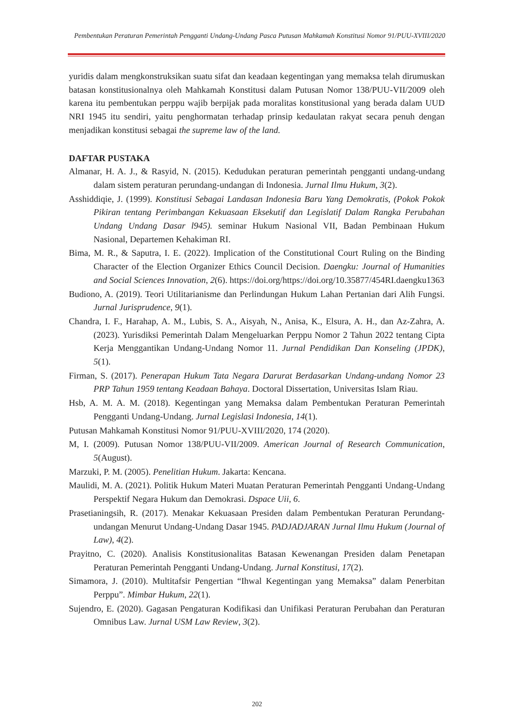Pembentukan Peraturan Pemerintah Pengganti Undang-Undang Pasca Putusan Mahkamah Konstitusi Nomor 91/PUU-XVIII/2020
yuridis dalam mengkonstruksikan suatu sifat dan keadaan kegentingan yang memaksa telah dirumuskan batasan konstitusionalnya oleh Mahkamah Konstitusi dalam Putusan Nomor 138/PUU-VII/2009 oleh karena itu pembentukan perppu wajib berpijak pada moralitas konstitusional yang berada dalam UUD NRI 1945 itu sendiri, yaitu penghormatan terhadap prinsip kedaulatan rakyat secara penuh dengan menjadikan konstitusi sebagai the supreme law of the land.
DAFTAR PUSTAKA
Almanar, H. A. J., & Rasyid, N. (2015). Kedudukan peraturan pemerintah pengganti undang-undang dalam sistem peraturan perundang-undangan di Indonesia. Jurnal Ilmu Hukum, 3(2).
Asshiddiqie, J. (1999). Konstitusi Sebagai Landasan Indonesia Baru Yang Demokratis, (Pokok Pokok Pikiran tentang Perimbangan Kekuasaan Eksekutif dan Legislatif Dalam Rangka Perubahan Undang Undang Dasar l945). seminar Hukum Nasional VII, Badan Pembinaan Hukum Nasional, Departemen Kehakiman RI.
Bima, M. R., & Saputra, I. E. (2022). Implication of the Constitutional Court Ruling on the Binding Character of the Election Organizer Ethics Council Decision. Daengku: Journal of Humanities and Social Sciences Innovation, 2(6). https://doi.org/https://doi.org/10.35877/454RI.daengku1363
Budiono, A. (2019). Teori Utilitarianisme dan Perlindungan Hukum Lahan Pertanian dari Alih Fungsi. Jurnal Jurisprudence, 9(1).
Chandra, I. F., Harahap, A. M., Lubis, S. A., Aisyah, N., Anisa, K., Elsura, A. H., dan Az-Zahra, A. (2023). Yurisdiksi Pemerintah Dalam Mengeluarkan Perppu Nomor 2 Tahun 2022 tentang Cipta Kerja Menggantikan Undang-Undang Nomor 11. Jurnal Pendidikan Dan Konseling (JPDK), 5(1).
Firman, S. (2017). Penerapan Hukum Tata Negara Darurat Berdasarkan Undang-undang Nomor 23 PRP Tahun 1959 tentang Keadaan Bahaya. Doctoral Dissertation, Universitas Islam Riau.
Hsb, A. M. A. M. (2018). Kegentingan yang Memaksa dalam Pembentukan Peraturan Pemerintah Pengganti Undang-Undang. Jurnal Legislasi Indonesia, 14(1).
Putusan Mahkamah Konstitusi Nomor 91/PUU-XVIII/2020, 174 (2020).
M, I. (2009). Putusan Nomor 138/PUU-VII/2009. American Journal of Research Communication, 5(August).
Marzuki, P. M. (2005). Penelitian Hukum. Jakarta: Kencana.
Maulidi, M. A. (2021). Politik Hukum Materi Muatan Peraturan Pemerintah Pengganti Undang-Undang Perspektif Negara Hukum dan Demokrasi. Dspace Uii, 6.
Prasetianingsih, R. (2017). Menakar Kekuasaan Presiden dalam Pembentukan Peraturan Perundang-undangan Menurut Undang-Undang Dasar 1945. PADJADJARAN Jurnal Ilmu Hukum (Journal of Law), 4(2).
Prayitno, C. (2020). Analisis Konstitusionalitas Batasan Kewenangan Presiden dalam Penetapan Peraturan Pemerintah Pengganti Undang-Undang. Jurnal Konstitusi, 17(2).
Simamora, J. (2010). Multitafsir Pengertian “Ihwal Kegentingan yang Memaksa” dalam Penerbitan Perppu”. Mimbar Hukum, 22(1).
Sujendro, E. (2020). Gagasan Pengaturan Kodifikasi dan Unifikasi Peraturan Perubahan dan Peraturan Omnibus Law. Jurnal USM Law Review, 3(2).
202